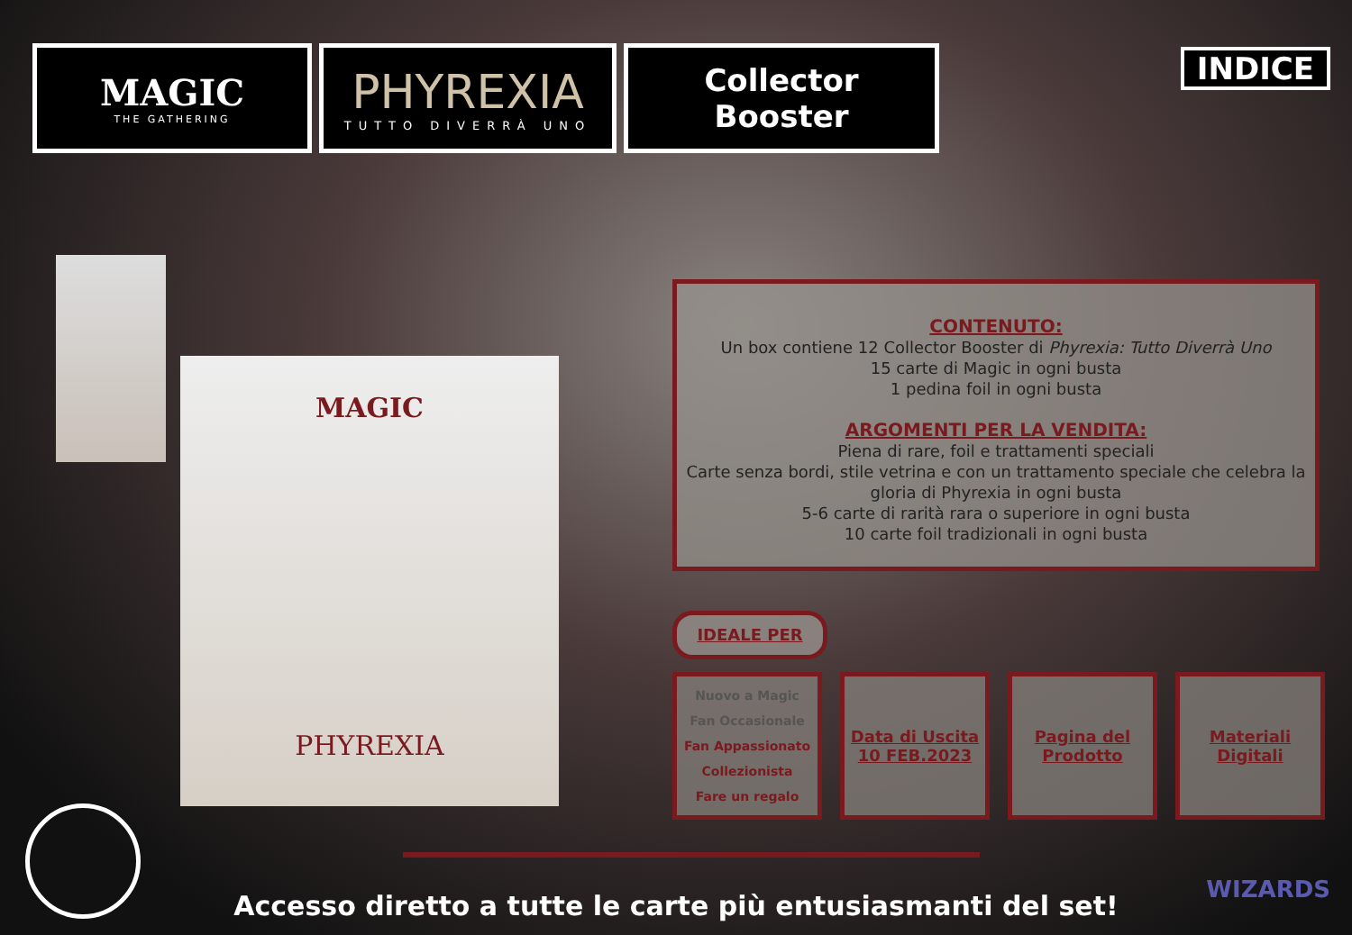MAGIC
THE GATHERING
PHYREXIA
TUTTO DIVERRÀ UNO
Collector
Booster
INDICE
MAGIC
PHYREXIA
CONTENUTO:
Un box contiene 12 Collector Booster di Phyrexia: Tutto Diverrà Uno
15 carte di Magic in ogni busta
1 pedina foil in ogni busta
ARGOMENTI PER LA VENDITA:
Piena di rare, foil e trattamenti speciali
Carte senza bordi, stile vetrina e con un trattamento speciale che celebra la gloria di Phyrexia in ogni busta
5-6 carte di rarità rara o superiore in ogni busta
10 carte foil tradizionali in ogni busta
IDEALE PER
Nuovo a Magic
Fan Occasionale
Fan Appassionato
Collezionista
Fare un regalo
Data di Uscita
10 FEB.2023
Pagina del
Prodotto
Materiali
Digitali
Accesso diretto a tutte le carte più entusiasmanti del set!
WIZARDS